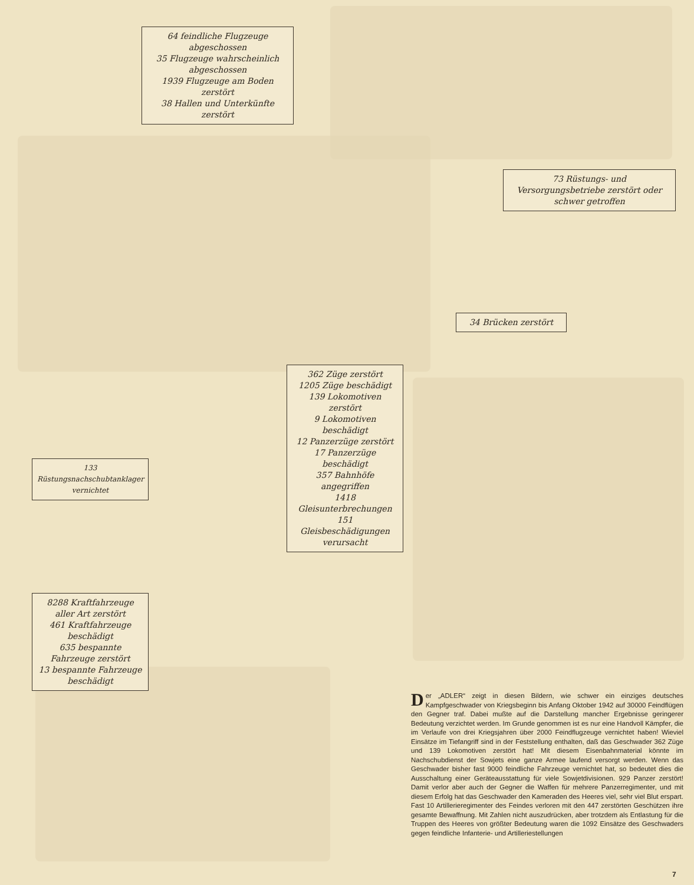64 feindliche Flugzeuge abgeschossen
35 Flugzeuge wahrscheinlich abgeschossen
1939 Flugzeuge am Boden zerstört
38 Hallen und Unterkünfte zerstört
73 Rüstungs- und Versorgungsbetriebe zerstört oder schwer getroffen
34 Brücken zerstört
362 Züge zerstört
1205 Züge beschädigt
139 Lokomotiven zerstört
9 Lokomotiven beschädigt
12 Panzerzüge zerstört
17 Panzerzüge beschädigt
357 Bahnhöfe angegriffen
1418 Gleisunterbrechungen
151 Gleisbeschädigungen verursacht
133 Rüstungsnachschubtanklager vernichtet
8288 Kraftfahrzeuge aller Art zerstört
461 Kraftfahrzeuge beschädigt
635 bespannte Fahrzeuge zerstört
13 bespannte Fahrzeuge beschädigt
Der „ADLER“ zeigt in diesen Bildern, wie schwer ein einziges deutsches Kampfgeschwader von Kriegsbeginn bis Anfang Oktober 1942 auf 30000 Feindflügen den Gegner traf. Dabei mußte auf die Darstellung mancher Ergebnisse geringerer Bedeutung verzichtet werden. Im Grunde genommen ist es nur eine Handvoll Kämpfer, die im Verlaufe von drei Kriegsjahren über 2000 Feindflugzeuge vernichtet haben! Wieviel Einsätze im Tiefangriff sind in der Feststellung enthalten, daß das Geschwader 362 Züge und 139 Lokomotiven zerstört hat! Mit diesem Eisenbahnmaterial könnte im Nachschubdienst der Sowjets eine ganze Armee laufend versorgt werden. Wenn das Geschwader bisher fast 9000 feindliche Fahrzeuge vernichtet hat, so bedeutet dies die Ausschaltung einer Geräteausstattung für viele Sowjetdivisionen. 929 Panzer zerstört! Damit verlor aber auch der Gegner die Waffen für mehrere Panzerregimenter, und mit diesem Erfolg hat das Geschwader den Kameraden des Heeres viel, sehr viel Blut erspart. Fast 10 Artillerieregimenter des Feindes verloren mit den 447 zerstörten Geschützen ihre gesamte Bewaffnung. Mit Zahlen nicht auszudrücken, aber trotzdem als Entlastung für die Truppen des Heeres von größter Bedeutung waren die 1092 Einsätze des Geschwaders gegen feindliche Infanterie- und Artilleriestellungen
7